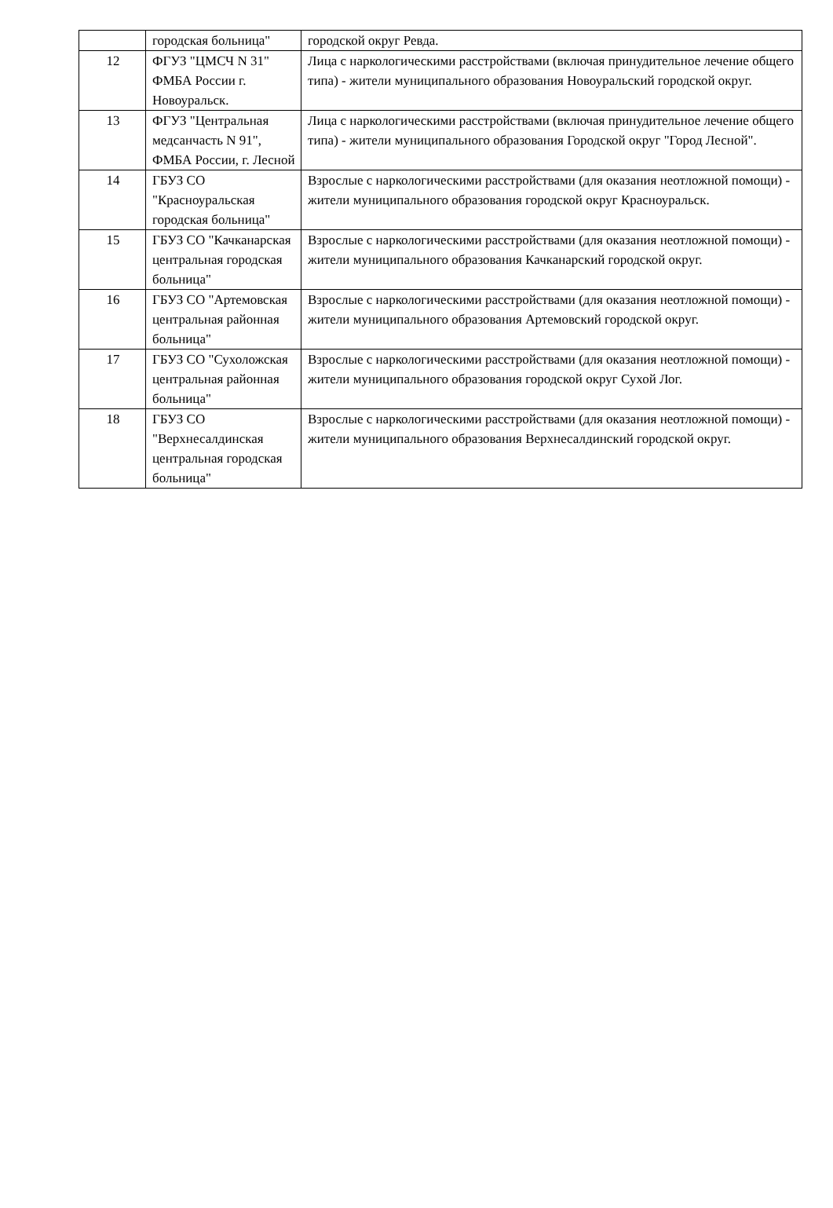| | городская больница" | городской округ Ревда. |
| 12 | ФГУЗ "ЦМСЧ N 31" ФМБА России г. Новоуральск. | Лица с наркологическими расстройствами (включая принудительное лечение общего типа) - жители муниципального образования Новоуральский городской округ. |
| 13 | ФГУЗ "Центральная медсанчасть N 91", ФМБА России, г. Лесной | Лица с наркологическими расстройствами (включая принудительное лечение общего типа) - жители муниципального образования Городской округ "Город Лесной". |
| 14 | ГБУЗ СО "Красноуральская городская больница" | Взрослые с наркологическими расстройствами (для оказания неотложной помощи) - жители муниципального образования городской округ Красноуральск. |
| 15 | ГБУЗ СО "Качканарская центральная городская больница" | Взрослые с наркологическими расстройствами (для оказания неотложной помощи) - жители муниципального образования Качканарский городской округ. |
| 16 | ГБУЗ СО "Артемовская центральная районная больница" | Взрослые с наркологическими расстройствами (для оказания неотложной помощи) - жители муниципального образования Артемовский городской округ. |
| 17 | ГБУЗ СО "Сухоложская центральная районная больница" | Взрослые с наркологическими расстройствами (для оказания неотложной помощи) - жители муниципального образования городской округ Сухой Лог. |
| 18 | ГБУЗ СО "Верхнесалдинская центральная городская больница" | Взрослые с наркологическими расстройствами (для оказания неотложной помощи) - жители муниципального образования Верхнесалдинский городской округ. |